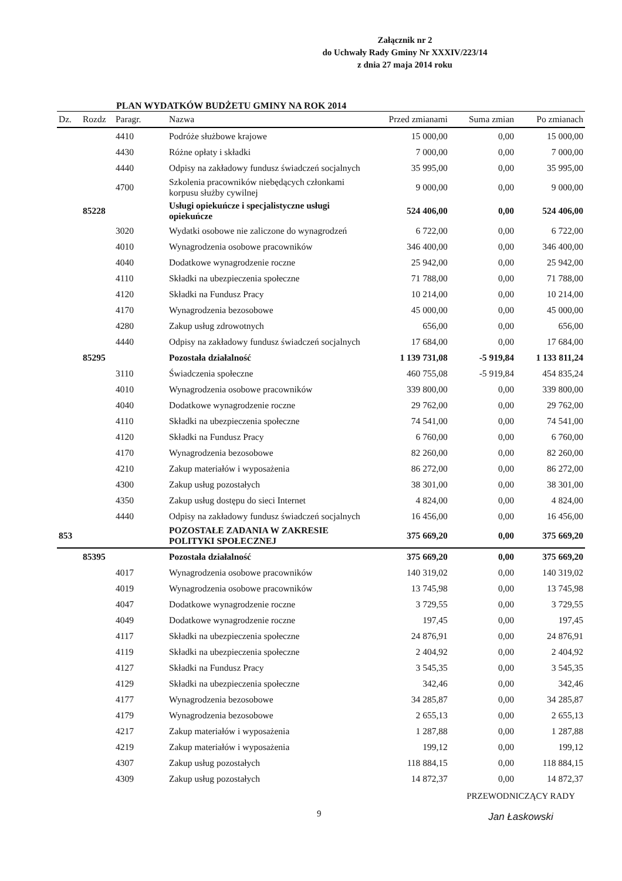Załącznik nr 2
do Uchwały Rady Gminy Nr XXXIV/223/14
z dnia 27 maja 2014 roku
PLAN WYDATKÓW BUDŻETU GMINY NA ROK 2014
| Dz. | Rozdz | Paragr. | Nazwa | Przed zmianami | Suma zmian | Po zmianach |
| --- | --- | --- | --- | --- | --- | --- |
| | | 4410 | Podróże służbowe krajowe | 15 000,00 | 0,00 | 15 000,00 |
| | | 4430 | Różne opłaty i składki | 7 000,00 | 0,00 | 7 000,00 |
| | | 4440 | Odpisy na zakładowy fundusz świadczeń socjalnych | 35 995,00 | 0,00 | 35 995,00 |
| | | 4700 | Szkolenia pracowników niebędących członkami korpusu służby cywilnej | 9 000,00 | 0,00 | 9 000,00 |
| | 85228 | | Usługi opiekuńcze i specjalistyczne usługi opiekuńcze | 524 406,00 | 0,00 | 524 406,00 |
| | | 3020 | Wydatki osobowe nie zaliczone do wynagrodzeń | 6 722,00 | 0,00 | 6 722,00 |
| | | 4010 | Wynagrodzenia osobowe pracowników | 346 400,00 | 0,00 | 346 400,00 |
| | | 4040 | Dodatkowe wynagrodzenie roczne | 25 942,00 | 0,00 | 25 942,00 |
| | | 4110 | Składki na ubezpieczenia społeczne | 71 788,00 | 0,00 | 71 788,00 |
| | | 4120 | Składki na Fundusz Pracy | 10 214,00 | 0,00 | 10 214,00 |
| | | 4170 | Wynagrodzenia bezosobowe | 45 000,00 | 0,00 | 45 000,00 |
| | | 4280 | Zakup usług zdrowotnych | 656,00 | 0,00 | 656,00 |
| | | 4440 | Odpisy na zakładowy fundusz świadczeń socjalnych | 17 684,00 | 0,00 | 17 684,00 |
| | 85295 | | Pozostała działalność | 1 139 731,08 | -5 919,84 | 1 133 811,24 |
| | | 3110 | Świadczenia społeczne | 460 755,08 | -5 919,84 | 454 835,24 |
| | | 4010 | Wynagrodzenia osobowe pracowników | 339 800,00 | 0,00 | 339 800,00 |
| | | 4040 | Dodatkowe wynagrodzenie roczne | 29 762,00 | 0,00 | 29 762,00 |
| | | 4110 | Składki na ubezpieczenia społeczne | 74 541,00 | 0,00 | 74 541,00 |
| | | 4120 | Składki na Fundusz Pracy | 6 760,00 | 0,00 | 6 760,00 |
| | | 4170 | Wynagrodzenia bezosobowe | 82 260,00 | 0,00 | 82 260,00 |
| | | 4210 | Zakup materiałów i wyposażenia | 86 272,00 | 0,00 | 86 272,00 |
| | | 4300 | Zakup usług pozostałych | 38 301,00 | 0,00 | 38 301,00 |
| | | 4350 | Zakup usług dostępu do sieci Internet | 4 824,00 | 0,00 | 4 824,00 |
| | | 4440 | Odpisy na zakładowy fundusz świadczeń socjalnych | 16 456,00 | 0,00 | 16 456,00 |
| 853 | | | POZOSTAŁE ZADANIA W ZAKRESIE POLITYKI SPOŁECZNEJ | 375 669,20 | 0,00 | 375 669,20 |
| | 85395 | | Pozostała działalność | 375 669,20 | 0,00 | 375 669,20 |
| | | 4017 | Wynagrodzenia osobowe pracowników | 140 319,02 | 0,00 | 140 319,02 |
| | | 4019 | Wynagrodzenia osobowe pracowników | 13 745,98 | 0,00 | 13 745,98 |
| | | 4047 | Dodatkowe wynagrodzenie roczne | 3 729,55 | 0,00 | 3 729,55 |
| | | 4049 | Dodatkowe wynagrodzenie roczne | 197,45 | 0,00 | 197,45 |
| | | 4117 | Składki na ubezpieczenia społeczne | 24 876,91 | 0,00 | 24 876,91 |
| | | 4119 | Składki na ubezpieczenia społeczne | 2 404,92 | 0,00 | 2 404,92 |
| | | 4127 | Składki na Fundusz Pracy | 3 545,35 | 0,00 | 3 545,35 |
| | | 4129 | Składki na ubezpieczenia społeczne | 342,46 | 0,00 | 342,46 |
| | | 4177 | Wynagrodzenia bezosobowe | 34 285,87 | 0,00 | 34 285,87 |
| | | 4179 | Wynagrodzenia bezosobowe | 2 655,13 | 0,00 | 2 655,13 |
| | | 4217 | Zakup materiałów i wyposażenia | 1 287,88 | 0,00 | 1 287,88 |
| | | 4219 | Zakup materiałów i wyposażenia | 199,12 | 0,00 | 199,12 |
| | | 4307 | Zakup usług pozostałych | 118 884,15 | 0,00 | 118 884,15 |
| | | 4309 | Zakup usług pozostałych | 14 872,37 | 0,00 | 14 872,37 |
9 PRZEWODNICZĄCY RADY
Jan Łaskowski